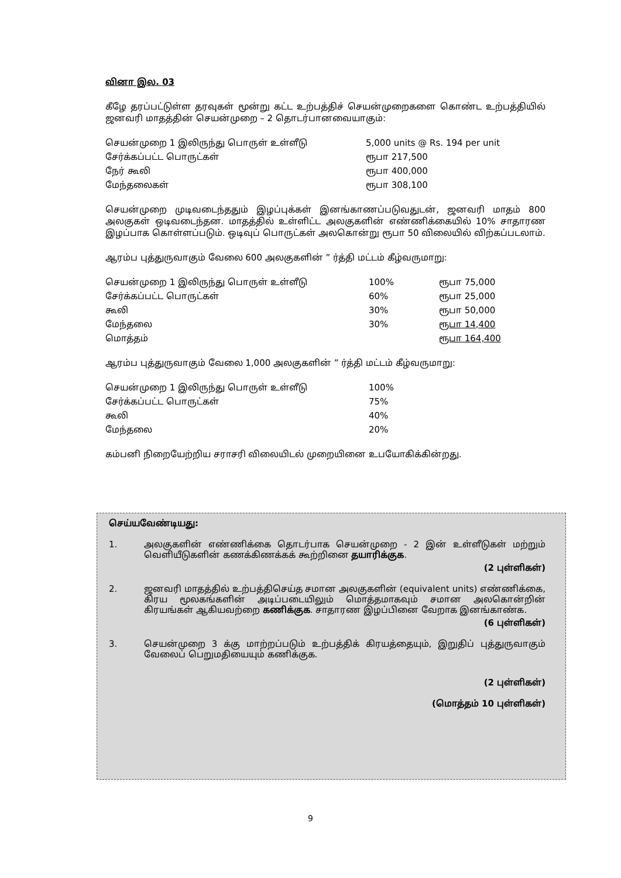வினா இல. 03
கீழே தரப்பட்டுள்ள தரவுகள் மூன்று கட்ட உற்பத்திச் செயன்முறைகளை கொண்ட உற்பத்தியில் ஜனவரி மாதத்தின் செயன்முறை – 2 தொடர்பானவையாகும்:
| செயன்முறை 1 இலிருந்து பொருள் உள்ளீடு | 5,000 units @ Rs. 194 per unit |
| சேர்க்கப்பட்ட பொருட்கள் | ரூபா 217,500 |
| நேர் கூலி | ரூபா 400,000 |
| மேந்தலைகள் | ரூபா 308,100 |
செயன்முறை முடிவடைந்ததும் இழப்புக்கள் இனங்காணப்படுவதுடன், ஜனவரி மாதம் 800 அலகுகள் ஒடிவடைந்தன. மாதத்தில் உள்ளிட்ட அலகுகளின் எண்ணிக்கையில் 10% சாதாரண இழப்பாக கொள்ளப்படும். ஒடிவுப் பொருட்கள் அலகொன்று ரூபா 50 விலையில் விற்கப்படலாம்.
ஆரம்ப புத்துருவாகும் வேலை 600 அலகுகளின் ” ர்த்தி மட்டம் கீழ்வருமாறு:
| செயன்முறை 1 இலிருந்து பொருள் உள்ளீடு | 100% | ரூபா 75,000 |
| சேர்க்கப்பட்ட பொருட்கள் | 60% | ரூபா 25,000 |
| கூலி | 30% | ரூபா 50,000 |
| மேந்தலை | 30% | ரூபா 14,400 |
| மொத்தம் | | ரூபா 164,400 |
ஆரம்ப புத்துருவாகும் வேலை 1,000 அலகுகளின் ” ர்த்தி மட்டம் கீழ்வருமாறு:
| செயன்முறை 1 இலிருந்து பொருள் உள்ளீடு | 100% |
| சேர்க்கப்பட்ட பொருட்கள் | 75% |
| கூலி | 40% |
| மேந்தலை | 20% |
கம்பனி நிறையேற்றிய சராசரி விலையிடல் முறையினை உபயோகிக்கின்றது.
செய்யவேண்டியது:
1.
அலகுகளின் எண்ணிக்கை தொடர்பாக செயன்முறை - 2 இன் உள்ளீடுகள் மற்றும் வெளியீடுகளின் கணக்கிணக்கக் கூற்றினை தயாரிக்குக.
(2 புள்ளிகள்)
2.
ஜனவரி மாதத்தில் உற்பத்திசெய்த சமான அலகுகளின் (equivalent units) எண்ணிக்கை, கிரய மூலகங்களின் அடிப்படையிலும் மொத்தமாகவும் சமான அலகொன்றின் கிரயங்கள் ஆகியவற்றை கணிக்குக. சாதாரண இழப்பினை வேறாக இனங்காண்க.
(6 புள்ளிகள்)
3.
செயன்முறை 3 க்கு மாற்றப்படும் உற்பத்திக் கிரயத்தையும், இறுதிப் புத்துருவாகும் வேலைப் பெறுமதியையும் கணிக்குக.
(2 புள்ளிகள்)
(மொத்தம் 10 புள்ளிகள்)
9